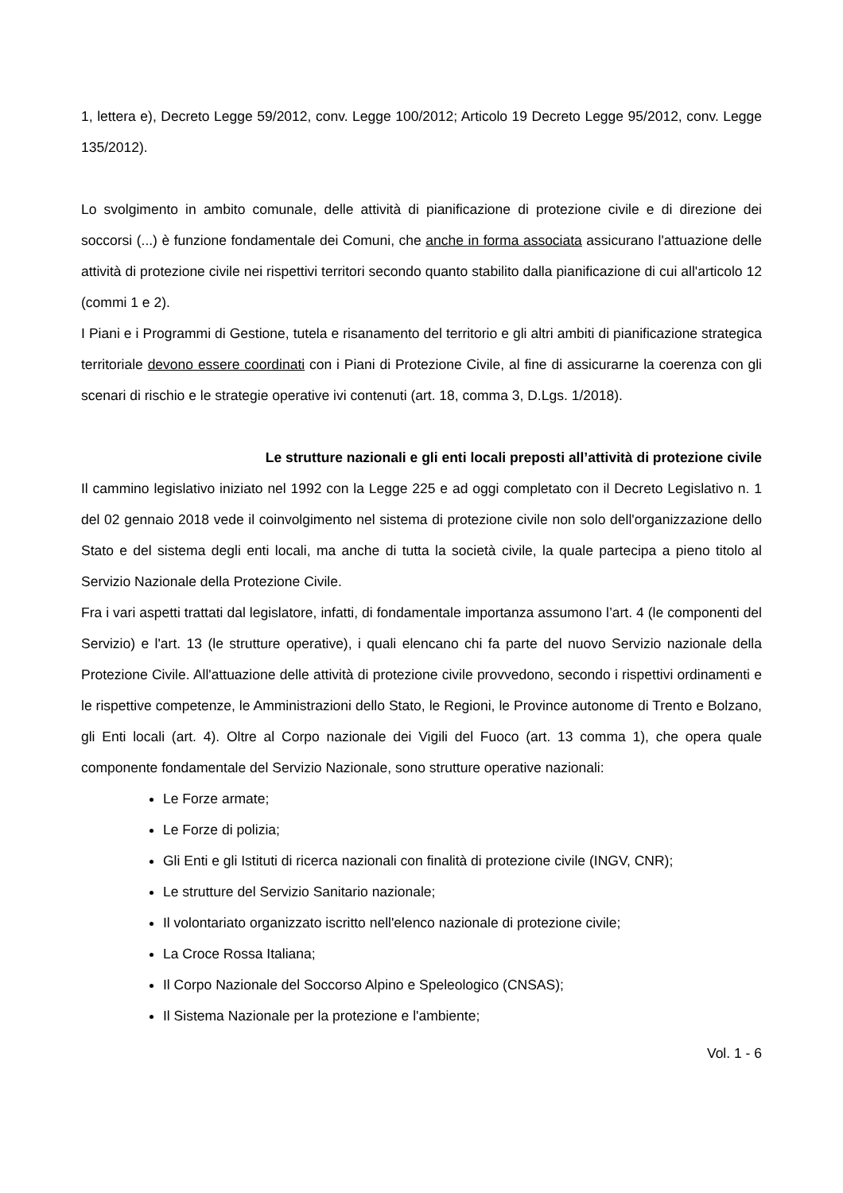1, lettera e), Decreto Legge 59/2012, conv. Legge 100/2012; Articolo 19 Decreto Legge 95/2012, conv. Legge 135/2012).
Lo svolgimento in ambito comunale, delle attività di pianificazione di protezione civile e di direzione dei soccorsi (...) è funzione fondamentale dei Comuni, che anche in forma associata assicurano l'attuazione delle attività di protezione civile nei rispettivi territori secondo quanto stabilito dalla pianificazione di cui all'articolo 12 (commi 1 e 2).
I Piani e i Programmi di Gestione, tutela e risanamento del territorio e gli altri ambiti di pianificazione strategica territoriale devono essere coordinati con i Piani di Protezione Civile, al fine di assicurarne la coerenza con gli scenari di rischio e le strategie operative ivi contenuti (art. 18, comma 3, D.Lgs. 1/2018).
Le strutture nazionali e gli enti locali preposti all’attività di protezione civile
Il cammino legislativo iniziato nel 1992 con la Legge 225 e ad oggi completato con il Decreto Legislativo n. 1 del 02 gennaio 2018 vede il coinvolgimento nel sistema di protezione civile non solo dell'organizzazione dello Stato e del sistema degli enti locali, ma anche di tutta la società civile, la quale partecipa a pieno titolo al Servizio Nazionale della Protezione Civile.
Fra i vari aspetti trattati dal legislatore, infatti, di fondamentale importanza assumono l’art. 4 (le componenti del Servizio) e l'art. 13 (le strutture operative), i quali elencano chi fa parte del nuovo Servizio nazionale della Protezione Civile. All'attuazione delle attività di protezione civile provvedono, secondo i rispettivi ordinamenti e le rispettive competenze, le Amministrazioni dello Stato, le Regioni, le Province autonome di Trento e Bolzano, gli Enti locali (art. 4). Oltre al Corpo nazionale dei Vigili del Fuoco (art. 13 comma 1), che opera quale componente fondamentale del Servizio Nazionale, sono strutture operative nazionali:
Le Forze armate;
Le Forze di polizia;
Gli Enti e gli Istituti di ricerca nazionali con finalità di protezione civile (INGV, CNR);
Le strutture del Servizio Sanitario nazionale;
Il volontariato organizzato iscritto nell'elenco nazionale di protezione civile;
La Croce Rossa Italiana;
Il Corpo Nazionale del Soccorso Alpino e Speleologico (CNSAS);
Il Sistema Nazionale per la protezione e l'ambiente;
Vol. 1 - 6